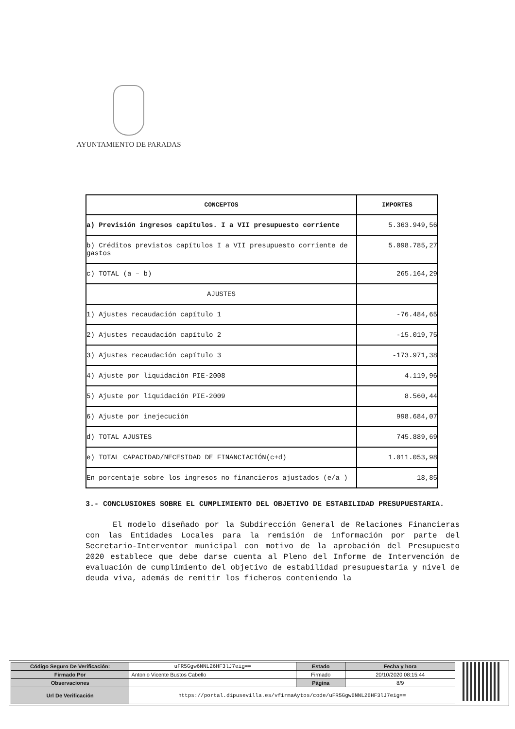AYUNTAMIENTO DE PARADAS
| CONCEPTOS | IMPORTES |
| --- | --- |
| a) Previsión ingresos capítulos. I a VII presupuesto corriente | 5.363.949,56 |
| b) Créditos previstos capítulos I a VII presupuesto corriente de gastos | 5.098.785,27 |
| c) TOTAL (a – b) | 265.164,29 |
| AJUSTES | |
| 1) Ajustes recaudación capítulo 1 | -76.484,65 |
| 2) Ajustes recaudación capítulo 2 | -15.019,75 |
| 3) Ajustes recaudación capítulo 3 | -173.971,38 |
| 4) Ajuste por liquidación PIE-2008 | 4.119,96 |
| 5) Ajuste por liquidación PIE-2009 | 8.560,44 |
| 6) Ajuste por inejecución | 998.684,07 |
| d) TOTAL AJUSTES | 745.889,69 |
| e) TOTAL CAPACIDAD/NECESIDAD DE FINANCIACIÓN(c+d) | 1.011.053,98 |
| En porcentaje sobre los ingresos no financieros ajustados (e/a ) | 18,85 |
3.- CONCLUSIONES SOBRE EL CUMPLIMIENTO DEL OBJETIVO DE ESTABILIDAD PRESUPUESTARIA.
El modelo diseñado por la Subdirección General de Relaciones Financieras con las Entidades Locales para la remisión de información por parte del Secretario-Interventor municipal con motivo de la aprobación del Presupuesto 2020 establece que debe darse cuenta al Pleno del Informe de Intervención de evaluación de cumplimiento del objetivo de estabilidad presupuestaria y nivel de deuda viva, además de remitir los ficheros conteniendo la
| Código Seguro De Verificación: | uFR5Ggw6NNL26HF3lJ7eig== | Estado | Fecha y hora |
| Firmado Por | Antonio Vicente Bustos Cabello | Firmado | 20/10/2020 08:15:44 |
| Observaciones | | Página | 8/9 |
| Url De Verificación | https://portal.dipusevilla.es/vfirmaAytos/code/uFR5Ggw6NNL26HF3lJ7eig== | | |